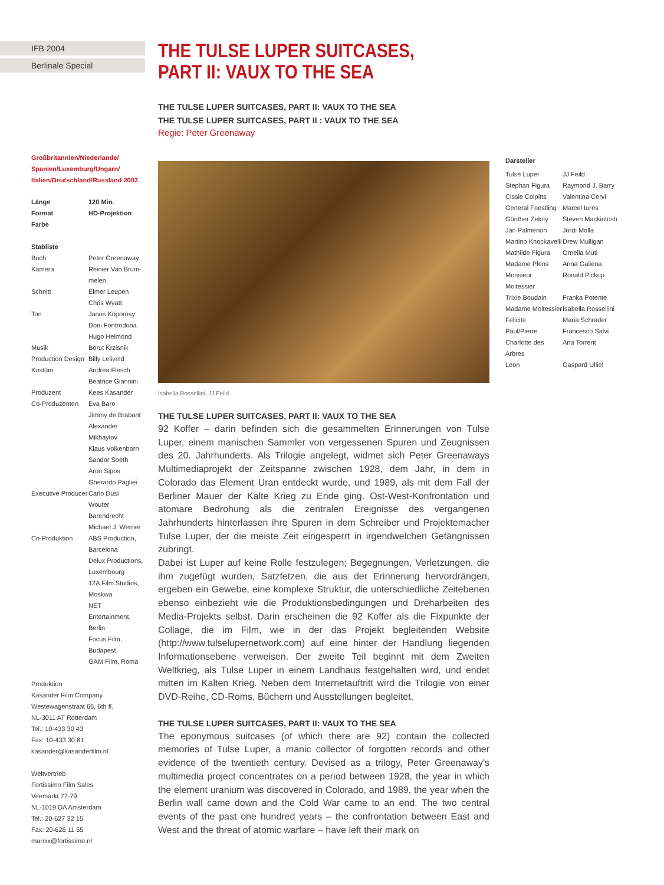IFB 2004
Berlinale Special
Großbritannien/Niederlande/ Spanien/Luxemburg/Ungarn/ Italien/Deutschland/Russland 2003
| Länge | 120 Min. |
| Format | HD-Projektion |
| Farbe | |
Stabliste
| Buch | Peter Greenaway |
| Kamera | Reinier Van Brum- melen |
| Schnitt | Elmer Leupen Chris Wyatt |
| Ton | Janos Köporosy Doni Fontrodona Hugo Helmond |
| Musik | Borut Krzisnik |
| Production Design | Billy Leliveld |
| Kostüm | Andrea Flesch Beatrice Giannini |
| Produzent | Kees Kasander |
| Co-Produzenten | Eva Baro Jimmy de Brabant Alexander Mikhaylov Klaus Volkenborn Sandor Soeth Aron Sipos Gherardo Pagliei |
| Executive Producer | Carlo Dusi Wouter Barendrecht Michael J. Werner |
| Co-Produktion | ABS Production, Barcelona Delux Productions, Luxembourg 12A Film Studios, Moskwa NET Entertainment, Berlin Focus Film, Budapest GAM Film, Roma |
Produktion
Kasander Film Company
Westewagenstraat 66, 6th fl.
NL-3011 AT Rotterdam
Tel.: 10-433 30 43
Fax: 10-433 30 61
kasander@kasanderfilm.nl
Weltvertrieb
Fortissimo Film Sales
Veemarkt 77-79
NL-1019 DA Amsterdam
Tel.: 20-627 32 15
Fax: 20-626 11 55
marnix@fortissimo.nl
THE TULSE LUPER SUITCASES, PART II: VAUX TO THE SEA
THE TULSE LUPER SUITCASES, PART II: VAUX TO THE SEA
THE TULSE LUPER SUITCASES, PART II : VAUX TO THE SEA
Regie: Peter Greenaway
Isabella Rossellini, JJ Feild
THE TULSE LUPER SUITCASES, PART II: VAUX TO THE SEA
92 Koffer – darin befinden sich die gesammelten Erinnerungen von Tulse Luper, einem manischen Sammler von vergessenen Spuren und Zeugnissen des 20. Jahrhunderts. Als Trilogie angelegt, widmet sich Peter Greenaways Multimediaprojekt der Zeitspanne zwischen 1928, dem Jahr, in dem in Colorado das Element Uran entdeckt wurde, und 1989, als mit dem Fall der Berliner Mauer der Kalte Krieg zu Ende ging. Ost-West-Konfrontation und atomare Bedrohung als die zentralen Ereignisse des vergangenen Jahrhunderts hinterlassen ihre Spuren in dem Schreiber und Projektemacher Tulse Luper, der die meiste Zeit eingesperrt in irgendwelchen Gefängnissen zubringt.
Dabei ist Luper auf keine Rolle festzulegen; Begegnungen, Verletzungen, die ihm zugefügt wurden, Satzfetzen, die aus der Erinnerung hervordrängen, ergeben ein Gewebe, eine komplexe Struktur, die unterschiedliche Zeitebenen ebenso einbezieht wie die Produktionsbedingungen und Dreharbeiten des Media-Projekts selbst. Darin erscheinen die 92 Koffer als die Fixpunkte der Collage, die im Film, wie in der das Projekt begleitenden Website (http://www.tulselupernetwork.com) auf eine hinter der Handlung liegenden Informationsebene verweisen. Der zweite Teil beginnt mit dem Zweiten Weltkrieg, als Tulse Luper in einem Landhaus festgehalten wird, und endet mitten im Kalten Krieg. Neben dem Internetauftritt wird die Trilogie von einer DVD-Reihe, CD-Roms, Büchern und Ausstellungen begleitet.
THE TULSE LUPER SUITCASES, PART II: VAUX TO THE SEA
The eponymous suitcases (of which there are 92) contain the collected memories of Tulse Luper, a manic collector of forgotten records and other evidence of the twentieth century. Devised as a trilogy, Peter Greenaway's multimedia project concentrates on a period between 1928, the year in which the element uranium was discovered in Colorado, and 1989, the year when the Berlin wall came down and the Cold War came to an end. The two central events of the past one hundred years – the confrontation between East and West and the threat of atomic warfare – have left their mark on
Darsteller
| Tulse Luper | JJ Feild |
| Stephan Figura | Raymond J. Barry |
| Cissie Colpitts | Valentina Cervi |
| General Foestling | Marcel Iures |
| Günther Zeloty | Steven Mackintosh |
| Jan Palmerion | Jordi Molla |
| Martino Knockavelli | Drew Mulligan |
| Mathilde Figura | Ornella Muti |
| Madame Plens | Anna Galiena |
| Monsieur Moitessier | Ronald Pickup |
| Trixie Boudain | Franka Potente |
| Madame Moitessier | Isabella Rossellini |
| Felicite | Maria Schrader |
| Paul/Pierre | Francesco Salvi |
| Charlotte des Arbres | Ana Torrent |
| Leon | Gaspard Ulliel |